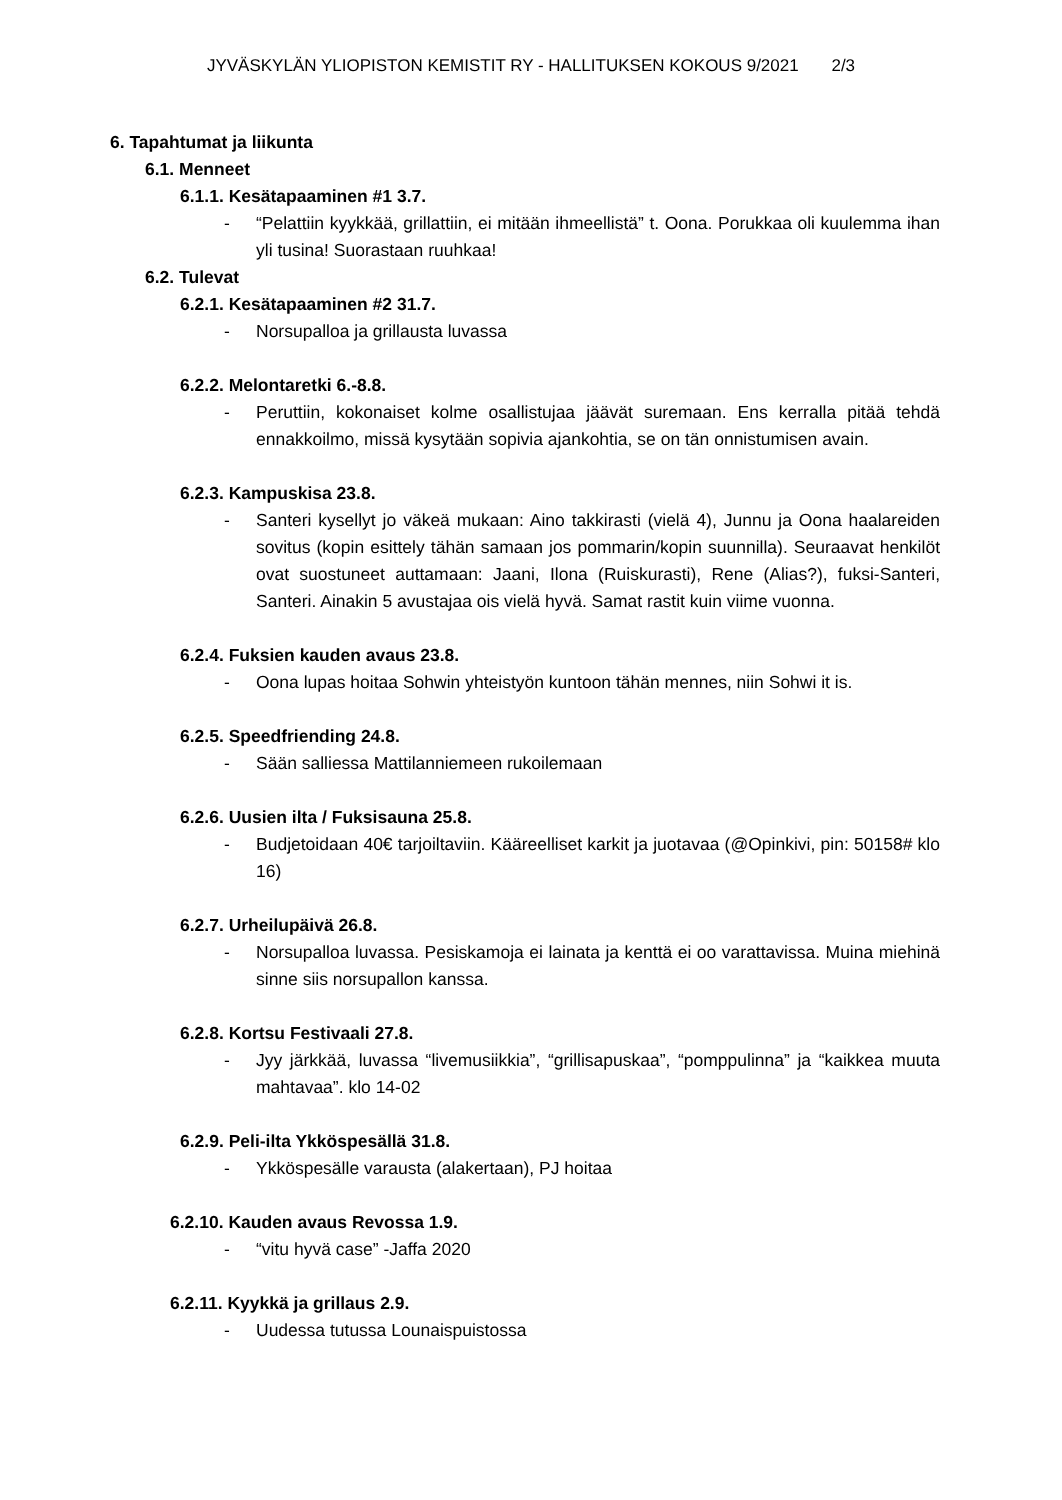JYVÄSKYLÄN YLIOPISTON KEMISTIT RY - HALLITUKSEN KOKOUS 9/2021 2/3
6. Tapahtumat ja liikunta
6.1. Menneet
6.1.1. Kesätapaaminen #1 3.7.
- “Pelattiin kyykkää, grillattiin, ei mitään ihmeellistä” t. Oona. Porukkaa oli kuulemma ihan yli tusina! Suorastaan ruuhkaa!
6.2. Tulevat
6.2.1. Kesätapaaminen #2 31.7.
- Norsupalloa ja grillausta luvassa
6.2.2. Melontaretki 6.-8.8.
- Peruttiin, kokonaiset kolme osallistujaa jäävät suremaan. Ens kerralla pitää tehdä ennakkoilmo, missä kysytään sopivia ajankohtia, se on tän onnistumisen avain.
6.2.3. Kampuskisa 23.8.
- Santeri kysellyt jo väkeä mukaan: Aino takkirasti (vielä 4), Junnu ja Oona haalareiden sovitus (kopin esittely tähän samaan jos pommarin/kopin suunnilla). Seuraavat henkilöt ovat suostuneet auttamaan: Jaani, Ilona (Ruiskurasti), Rene (Alias?), fuksi-Santeri, Santeri. Ainakin 5 avustajaa ois vielä hyvä. Samat rastit kuin viime vuonna.
6.2.4. Fuksien kauden avaus 23.8.
- Oona lupas hoitaa Sohwin yhteistyön kuntoon tähän mennes, niin Sohwi it is.
6.2.5. Speedfriending 24.8.
- Sään salliessa Mattilanniemeen rukoilemaan
6.2.6. Uusien ilta / Fuksisauna 25.8.
- Budjetoidaan 40€ tarjoiltaviin. Kääreelliset karkit ja juotavaa (@Opinkivi, pin: 50158# klo 16)
6.2.7. Urheilupäivä 26.8.
- Norsupalloa luvassa. Pesiskamoja ei lainata ja kenttä ei oo varattavissa. Muina miehinä sinne siis norsupallon kanssa.
6.2.8. Kortsu Festivaali 27.8.
- Jyy järkkää, luvassa “livemusiikkia”, “grillisapuskaa”, “pomppulinna” ja “kaikkea muuta mahtavaa”. klo 14-02
6.2.9. Peli-ilta Ykköspesällä 31.8.
- Ykköspesälle varausta (alakertaan), PJ hoitaa
6.2.10. Kauden avaus Revossa 1.9.
- “vitu hyvä case” -Jaffa 2020
6.2.11. Kyykkä ja grillaus 2.9.
- Uudessa tutussa Lounaispuistossa